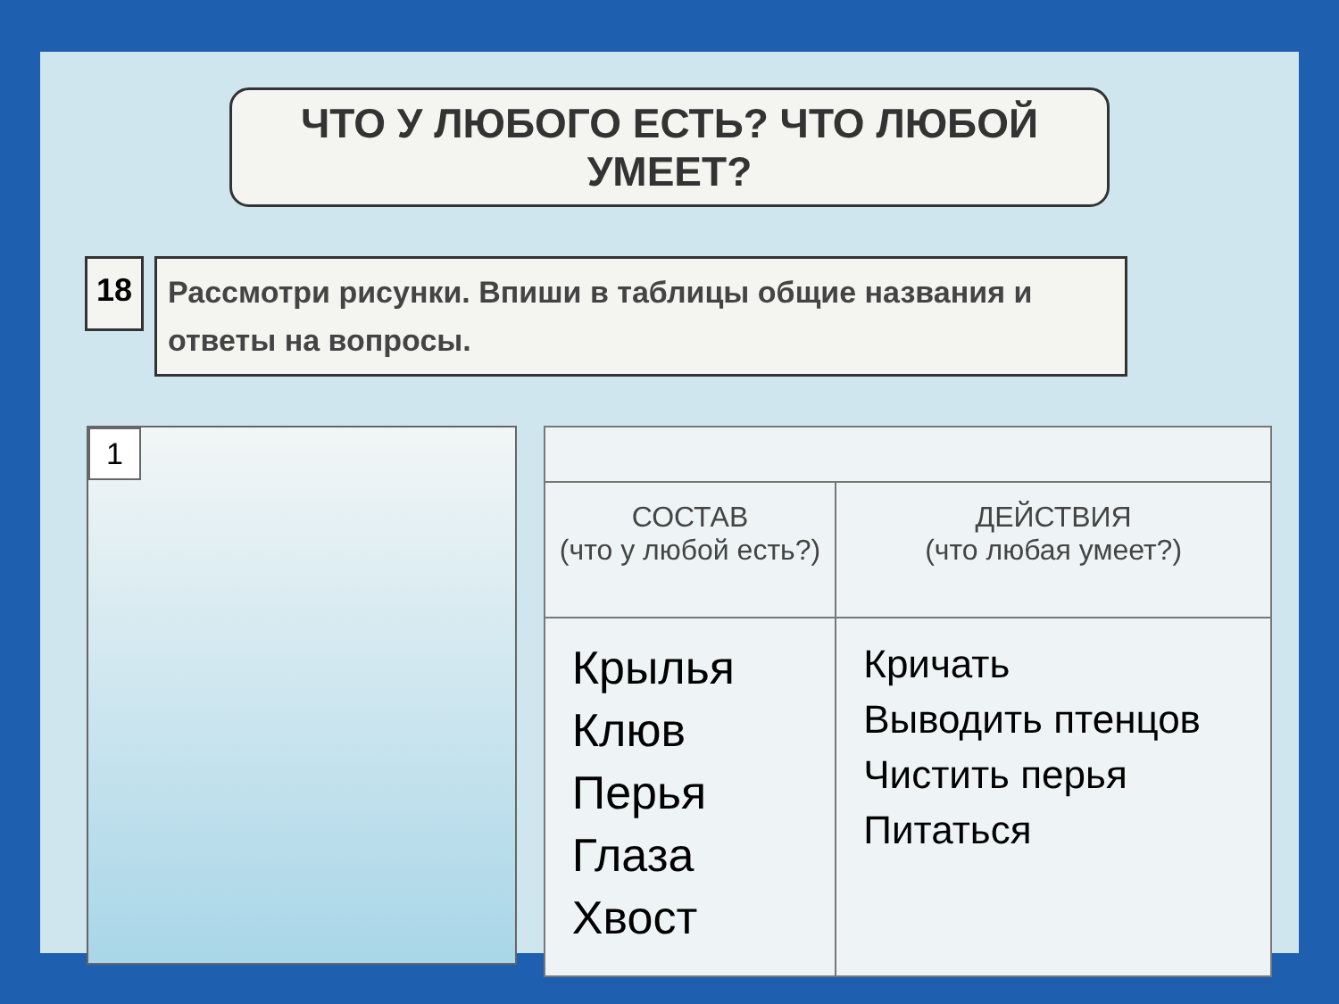ЧТО У ЛЮБОГО ЕСТЬ? ЧТО ЛЮБОЙ УМЕЕТ?
18
Рассмотри рисунки. Впиши в таблицы общие названия и ответы на вопросы.
1
| СОСТАВ (что у любой есть?) | ДЕЙСТВИЯ (что любая умеет?) |
| --- | --- |
| Крылья Клюв Перья Глаза Хвост | Кричать Выводить птенцов Чистить перья Питаться |